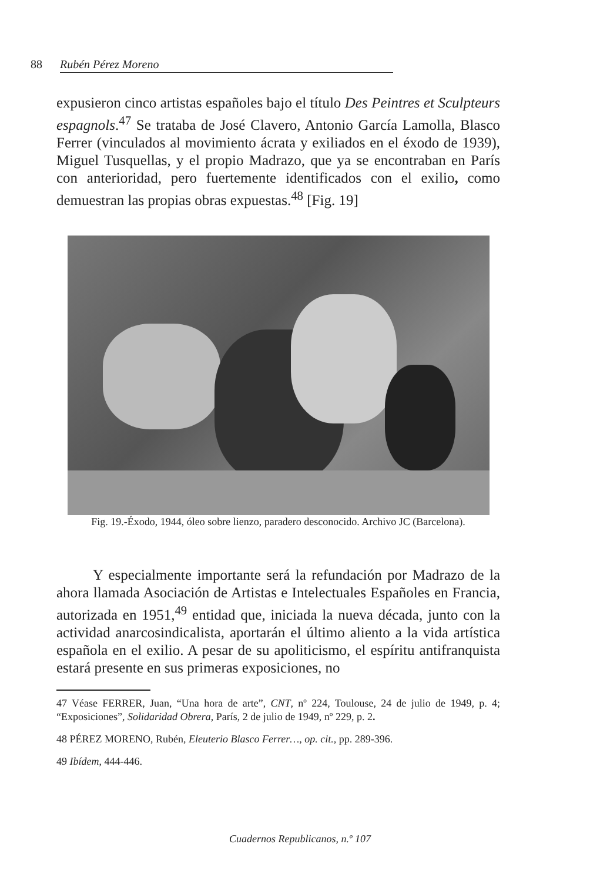88 Rubén Pérez Moreno
expusieron cinco artistas españoles bajo el título Des Peintres et Sculpteurs espagnols.<sup>47</sup> Se trataba de José Clavero, Antonio García Lamolla, Blasco Ferrer (vinculados al movimiento ácrata y exiliados en el éxodo de 1939), Miguel Tusquellas, y el propio Madrazo, que ya se encontraban en París con anterioridad, pero fuertemente identificados con el exilio, como demuestran las propias obras expuestas.<sup>48</sup> [Fig. 19]
Fig. 19.-Éxodo, 1944, óleo sobre lienzo, paradero desconocido. Archivo JC (Barcelona).
Y especialmente importante será la refundación por Madrazo de la ahora llamada Asociación de Artistas e Intelectuales Españoles en Francia, autorizada en 1951,<sup>49</sup> entidad que, iniciada la nueva década, junto con la actividad anarcosindicalista, aportarán el último aliento a la vida artística española en el exilio. A pesar de su apoliticismo, el espíritu antifranquista estará presente en sus primeras exposiciones, no
47 Véase FERRER, Juan, “Una hora de arte”, CNT, nº 224, Toulouse, 24 de julio de 1949, p. 4; “Exposiciones”, Solidaridad Obrera, París, 2 de julio de 1949, nº 229, p. 2.
48 PÉREZ MORENO, Rubén, Eleuterio Blasco Ferrer…, op. cit., pp. 289-396.
49 Ibídem, 444-446.
Cuadernos Republicanos, n.º 107